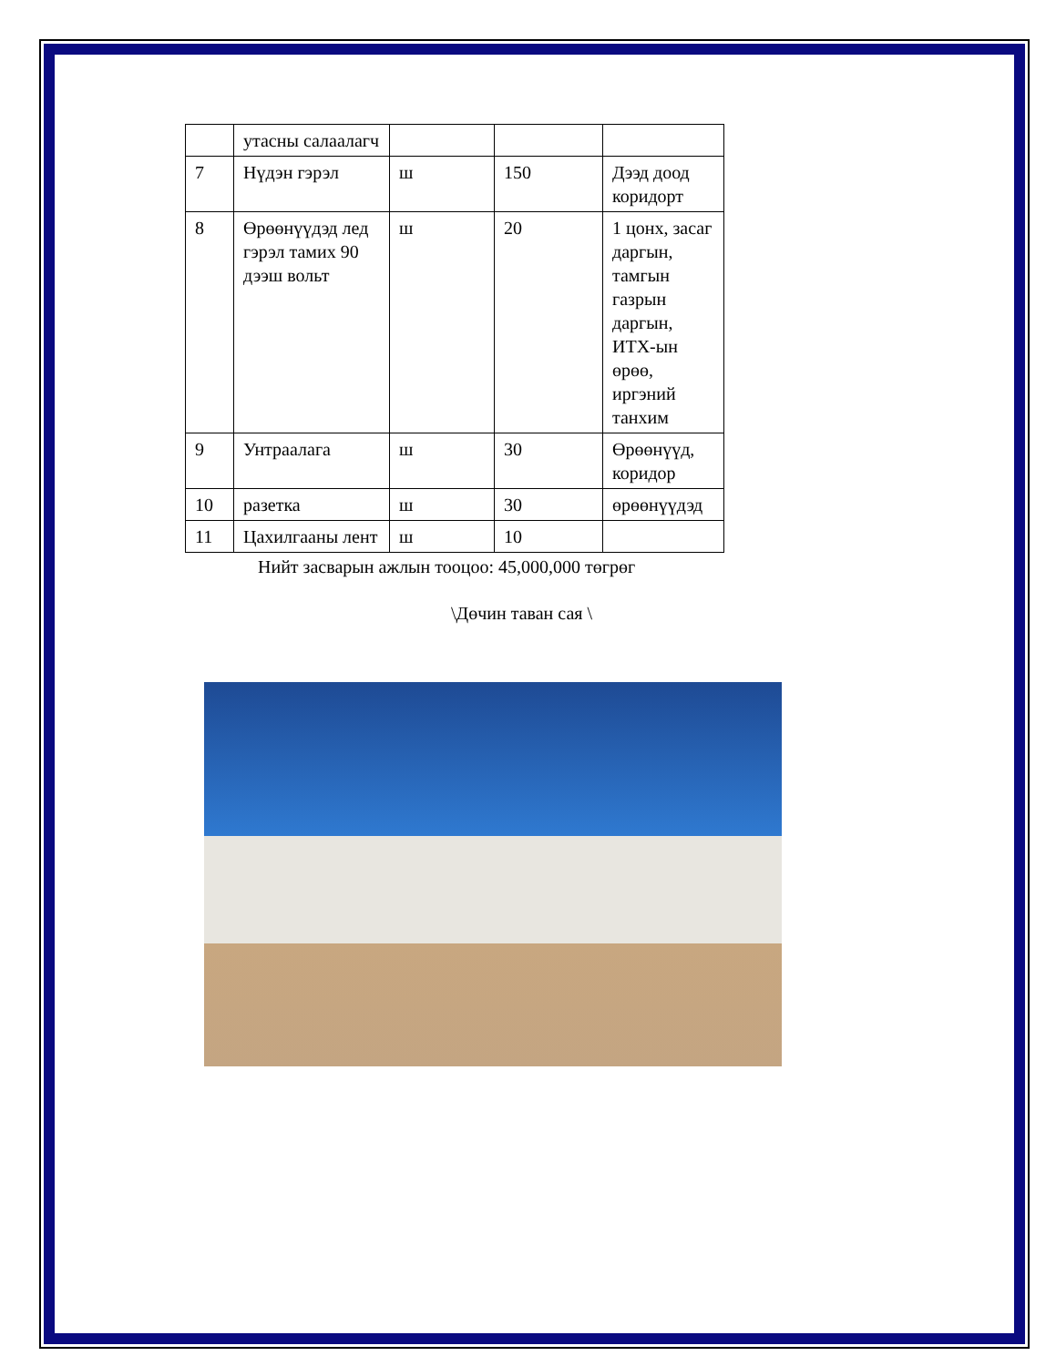| | утасны салаалагч | | | |
| 7 | Нүдэн гэрэл | ш | 150 | Дээд доод коридорт |
| 8 | Өрөөнүүдэд лед гэрэл тамих 90 дээш вольт | ш | 20 | 1 цонх, засаг даргын, тамгын газрын даргын, ИТХ-ын өрөө, иргэний танхим |
| 9 | Унтраалага | ш | 30 | Өрөөнүүд, коридор |
| 10 | разетка | ш | 30 | өрөөнүүдэд |
| 11 | Цахилгааны лент | ш | 10 | |
Нийт засварын ажлын тооцоо: 45,000,000 төгрөг
\Дөчин таван сая \